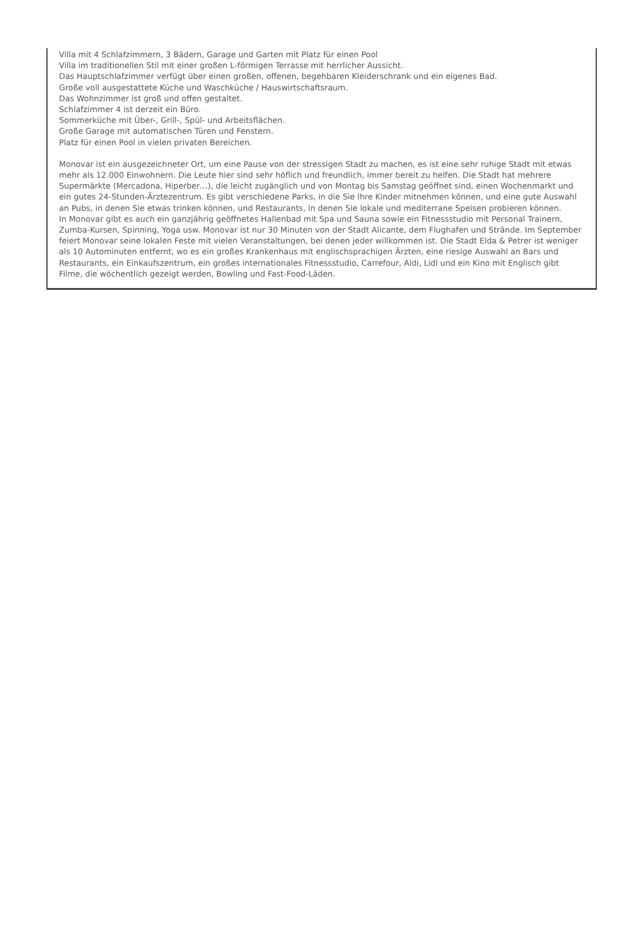Villa mit 4 Schlafzimmern, 3 Bädern, Garage und Garten mit Platz für einen Pool
Villa im traditionellen Stil mit einer großen L-förmigen Terrasse mit herrlicher Aussicht.
Das Hauptschlafzimmer verfügt über einen großen, offenen, begehbaren Kleiderschrank und ein eigenes Bad.
Große voll ausgestattete Küche und Waschküche / Hauswirtschaftsraum.
Das Wohnzimmer ist groß und offen gestaltet.
Schlafzimmer 4 ist derzeit ein Büro.
Sommerküche mit Über-, Grill-, Spül- und Arbeitsflächen.
Große Garage mit automatischen Türen und Fenstern.
Platz für einen Pool in vielen privaten Bereichen.
Monovar ist ein ausgezeichneter Ort, um eine Pause von der stressigen Stadt zu machen, es ist eine sehr ruhige Stadt mit etwas mehr als 12.000 Einwohnern. Die Leute hier sind sehr höflich und freundlich, immer bereit zu helfen. Die Stadt hat mehrere Supermärkte (Mercadona, Hiperber…), die leicht zugänglich und von Montag bis Samstag geöffnet sind, einen Wochenmarkt und ein gutes 24-Stunden-Ärztezentrum. Es gibt verschiedene Parks, in die Sie Ihre Kinder mitnehmen können, und eine gute Auswahl an Pubs, in denen Sie etwas trinken können, und Restaurants, in denen Sie lokale und mediterrane Speisen probieren können.
In Monovar gibt es auch ein ganzjährig geöffnetes Hallenbad mit Spa und Sauna sowie ein Fitnessstudio mit Personal Trainern, Zumba-Kursen, Spinning, Yoga usw. Monovar ist nur 30 Minuten von der Stadt Alicante, dem Flughafen und Strände. Im September feiert Monovar seine lokalen Feste mit vielen Veranstaltungen, bei denen jeder willkommen ist. Die Stadt Elda & Petrer ist weniger als 10 Autominuten entfernt, wo es ein großes Krankenhaus mit englischsprachigen Ärzten, eine riesige Auswahl an Bars und Restaurants, ein Einkaufszentrum, ein großes internationales Fitnessstudio, Carrefour, Aldi, Lidl und ein Kino mit Englisch gibt Filme, die wöchentlich gezeigt werden, Bowling und Fast-Food-Läden.